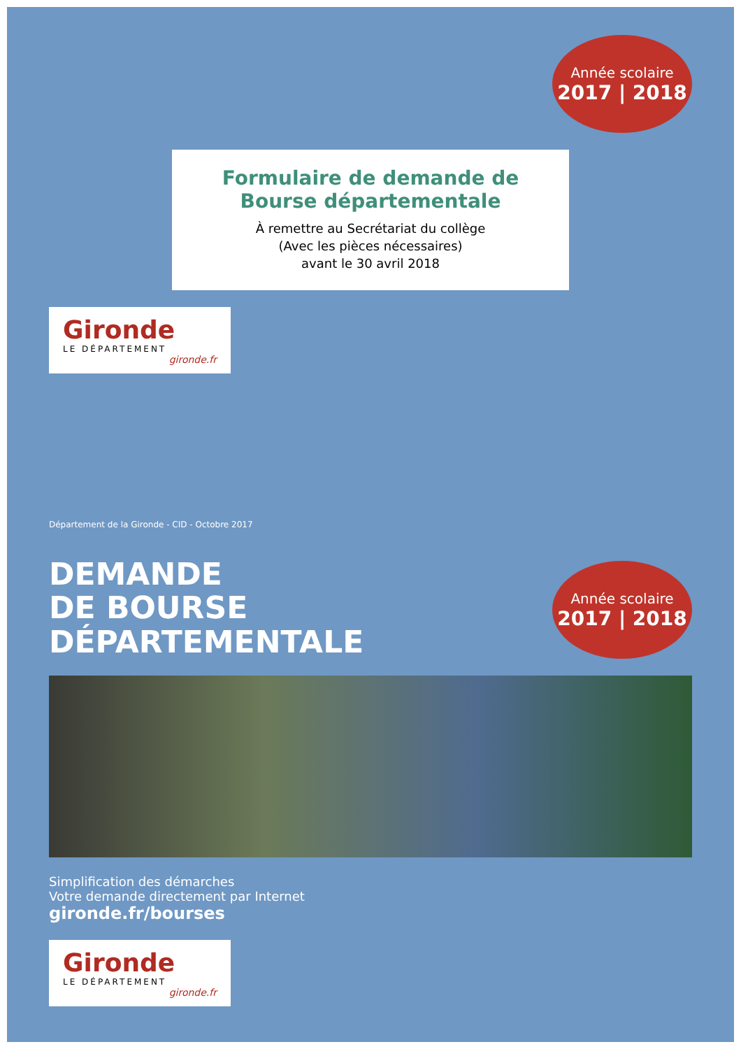Année scolaire
2017 | 2018
Formulaire de demande de Bourse départementale
À remettre au Secrétariat du collège
(Avec les pièces nécessaires)
avant le 30 avril 2018
Gironde
LE DÉPARTEMENT
gironde.fr
Département de la Gironde - CID - Octobre 2017
DEMANDE
DE BOURSE
DÉPARTEMENTALE
Année scolaire
2017 | 2018
Simplification des démarches
Votre demande directement par Internet
gironde.fr/bourses
Gironde
LE DÉPARTEMENT
gironde.fr